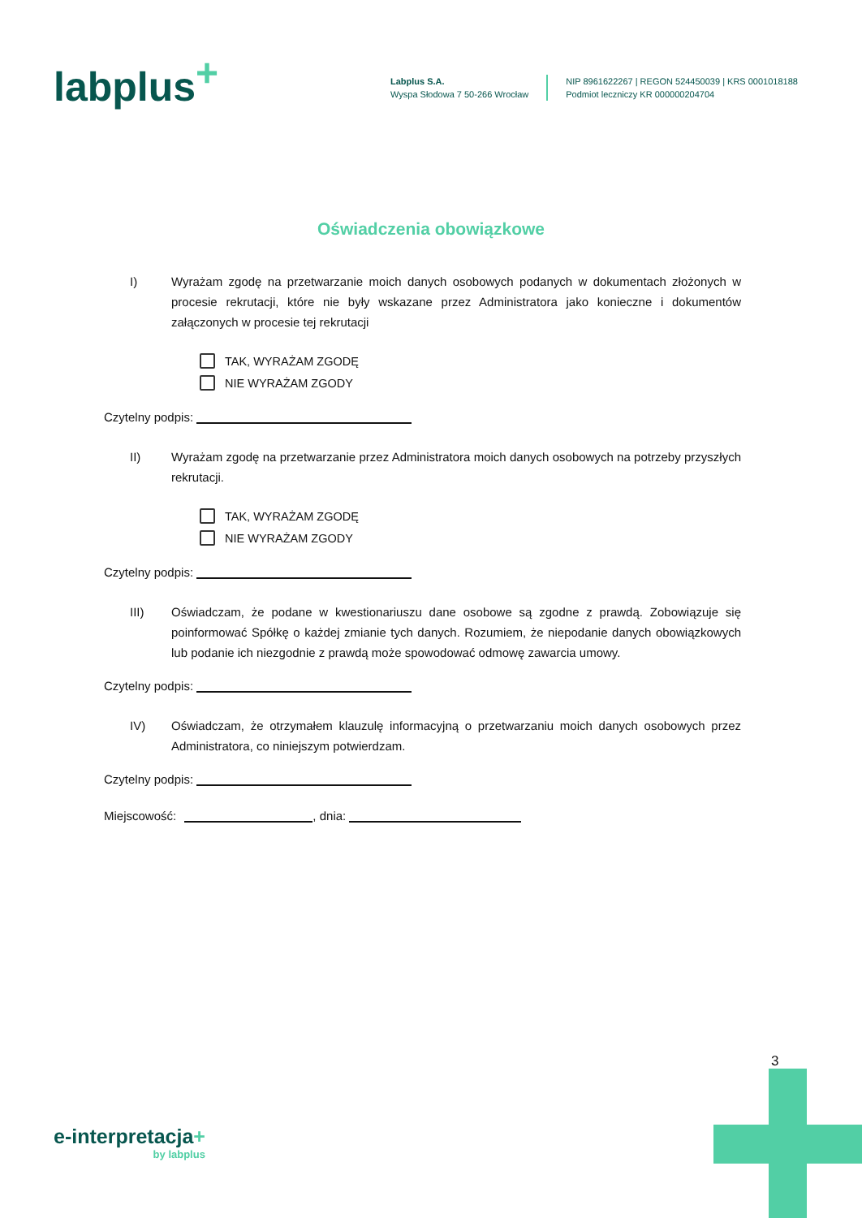labplus<sup>+</sup>
Labplus S.A.
Wyspa Słodowa 7 50-266 Wrocław
NIP 8961622267 | REGON 524450039 | KRS 0001018188
Podmiot leczniczy KR 000000204704
Oświadczenia obowiązkowe
I) Wyrażam zgodę na przetwarzanie moich danych osobowych podanych w dokumentach złożonych w procesie rekrutacji, które nie były wskazane przez Administratora jako konieczne i dokumentów załączonych w procesie tej rekrutacji
TAK, WYRAŻAM ZGODĘ
NIE WYRAŻAM ZGODY
Czytelny podpis:
II) Wyrażam zgodę na przetwarzanie przez Administratora moich danych osobowych na potrzeby przyszłych rekrutacji.
TAK, WYRAŻAM ZGODĘ
NIE WYRAŻAM ZGODY
Czytelny podpis:
III) Oświadczam, że podane w kwestionariuszu dane osobowe są zgodne z prawdą. Zobowiązuje się poinformować Spółkę o każdej zmianie tych danych. Rozumiem, że niepodanie danych obowiązkowych lub podanie ich niezgodnie z prawdą może spowodować odmowę zawarcia umowy.
Czytelny podpis:
IV) Oświadczam, że otrzymałem klauzulę informacyjną o przetwarzaniu moich danych osobowych przez Administratora, co niniejszym potwierdzam.
Czytelny podpis:
Miejscowość: , dnia:
3
e-interpretacja+
by labplus